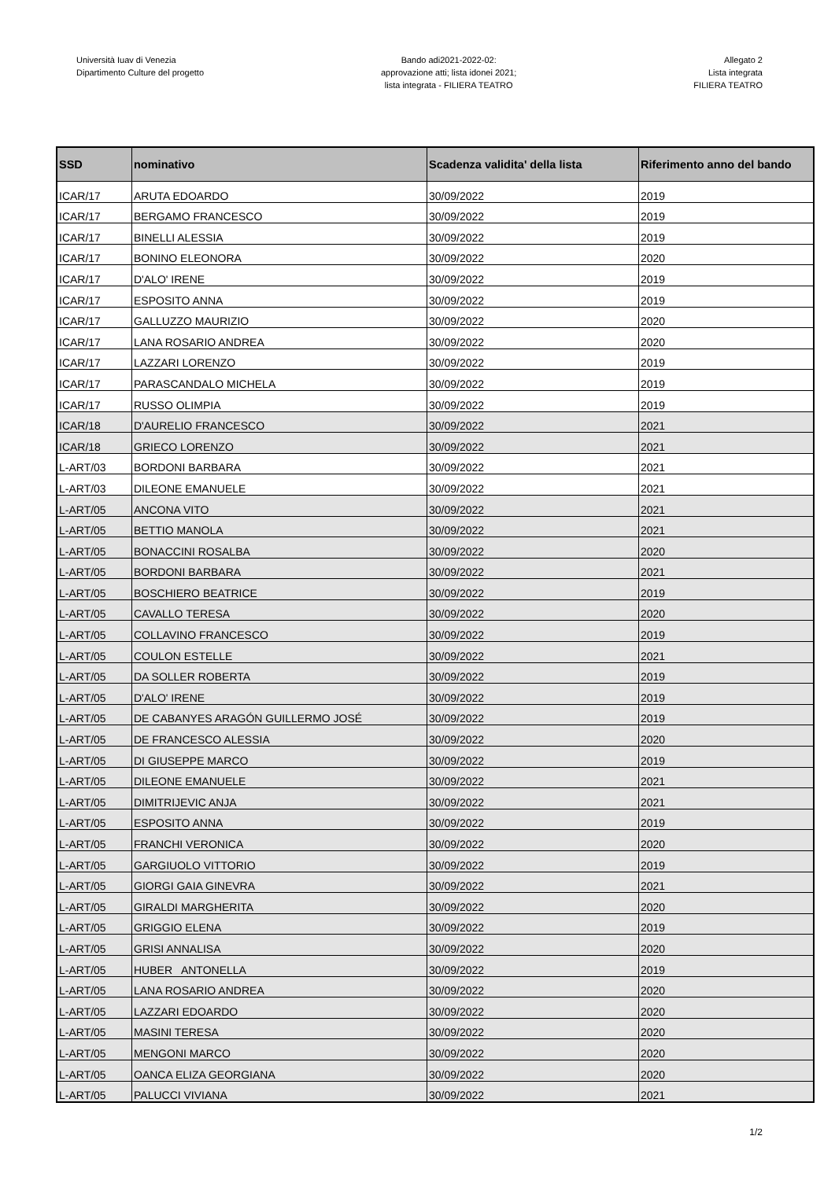Università Iuav di Venezia
Dipartimento Culture del progetto
Bando adi2021-2022-02:
approvazione atti; lista idonei 2021;
lista integrata - FILIERA TEATRO
Allegato 2
Lista integrata
FILIERA TEATRO
| SSD | nominativo | Scadenza validita' della lista | Riferimento anno del bando |
| --- | --- | --- | --- |
| ICAR/17 | ARUTA EDOARDO | 30/09/2022 | 2019 |
| ICAR/17 | BERGAMO FRANCESCO | 30/09/2022 | 2019 |
| ICAR/17 | BINELLI ALESSIA | 30/09/2022 | 2019 |
| ICAR/17 | BONINO ELEONORA | 30/09/2022 | 2020 |
| ICAR/17 | D'ALO' IRENE | 30/09/2022 | 2019 |
| ICAR/17 | ESPOSITO ANNA | 30/09/2022 | 2019 |
| ICAR/17 | GALLUZZO MAURIZIO | 30/09/2022 | 2020 |
| ICAR/17 | LANA ROSARIO ANDREA | 30/09/2022 | 2020 |
| ICAR/17 | LAZZARI LORENZO | 30/09/2022 | 2019 |
| ICAR/17 | PARASCANDALO MICHELA | 30/09/2022 | 2019 |
| ICAR/17 | RUSSO OLIMPIA | 30/09/2022 | 2019 |
| ICAR/18 | D'AURELIO FRANCESCO | 30/09/2022 | 2021 |
| ICAR/18 | GRIECO LORENZO | 30/09/2022 | 2021 |
| L-ART/03 | BORDONI BARBARA | 30/09/2022 | 2021 |
| L-ART/03 | DILEONE EMANUELE | 30/09/2022 | 2021 |
| L-ART/05 | ANCONA VITO | 30/09/2022 | 2021 |
| L-ART/05 | BETTIO MANOLA | 30/09/2022 | 2021 |
| L-ART/05 | BONACCINI ROSALBA | 30/09/2022 | 2020 |
| L-ART/05 | BORDONI BARBARA | 30/09/2022 | 2021 |
| L-ART/05 | BOSCHIERO BEATRICE | 30/09/2022 | 2019 |
| L-ART/05 | CAVALLO TERESA | 30/09/2022 | 2020 |
| L-ART/05 | COLLAVINO FRANCESCO | 30/09/2022 | 2019 |
| L-ART/05 | COULON ESTELLE | 30/09/2022 | 2021 |
| L-ART/05 | DA SOLLER ROBERTA | 30/09/2022 | 2019 |
| L-ART/05 | D'ALO' IRENE | 30/09/2022 | 2019 |
| L-ART/05 | DE CABANYES ARAGÓN GUILLERMO JOSÉ | 30/09/2022 | 2019 |
| L-ART/05 | DE FRANCESCO ALESSIA | 30/09/2022 | 2020 |
| L-ART/05 | DI GIUSEPPE MARCO | 30/09/2022 | 2019 |
| L-ART/05 | DILEONE EMANUELE | 30/09/2022 | 2021 |
| L-ART/05 | DIMITRIJEVIC ANJA | 30/09/2022 | 2021 |
| L-ART/05 | ESPOSITO ANNA | 30/09/2022 | 2019 |
| L-ART/05 | FRANCHI VERONICA | 30/09/2022 | 2020 |
| L-ART/05 | GARGIUOLO VITTORIO | 30/09/2022 | 2019 |
| L-ART/05 | GIORGI GAIA GINEVRA | 30/09/2022 | 2021 |
| L-ART/05 | GIRALDI MARGHERITA | 30/09/2022 | 2020 |
| L-ART/05 | GRIGGIO ELENA | 30/09/2022 | 2019 |
| L-ART/05 | GRISI ANNALISA | 30/09/2022 | 2020 |
| L-ART/05 | HUBER ANTONELLA | 30/09/2022 | 2019 |
| L-ART/05 | LANA ROSARIO ANDREA | 30/09/2022 | 2020 |
| L-ART/05 | LAZZARI EDOARDO | 30/09/2022 | 2020 |
| L-ART/05 | MASINI TERESA | 30/09/2022 | 2020 |
| L-ART/05 | MENGONI MARCO | 30/09/2022 | 2020 |
| L-ART/05 | OANCA ELIZA GEORGIANA | 30/09/2022 | 2020 |
| L-ART/05 | PALUCCI VIVIANA | 30/09/2022 | 2021 |
1/2